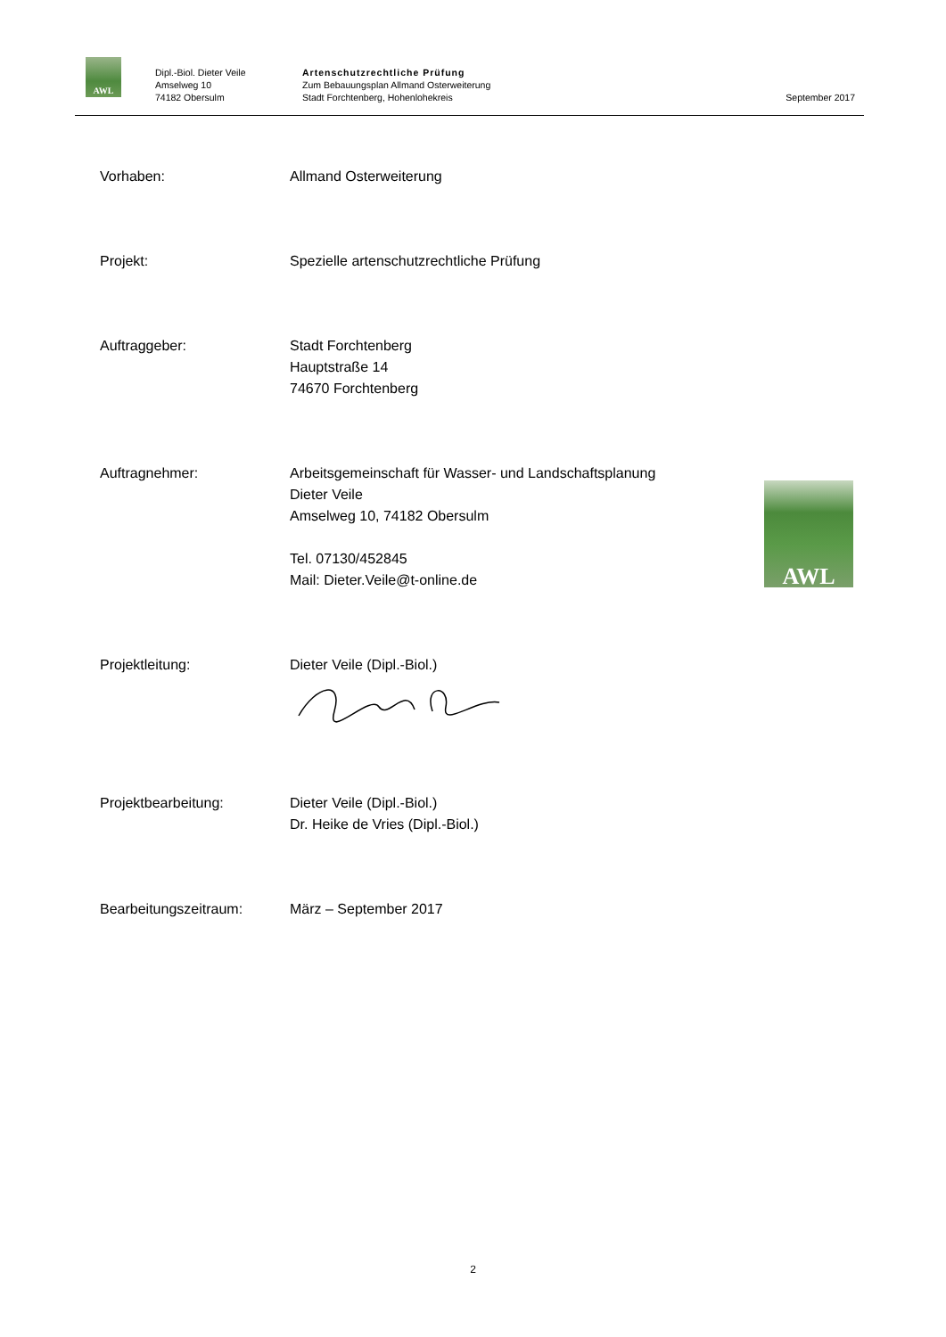AWL
Dipl.-Biol. Dieter Veile
Amselweg 10
74182 Obersulm
Artenschutzrechtliche Prüfung
Zum Bebauungsplan Allmand Osterweiterung
Stadt Forchtenberg, Hohenlohekreis
September 2017
Vorhaben: Allmand Osterweiterung
Projekt: Spezielle artenschutzrechtliche Prüfung
Auftraggeber: Stadt Forchtenberg
Hauptstraße 14
74670 Forchtenberg
Auftragnehmer: Arbeitsgemeinschaft für Wasser- und Landschaftsplanung
Dieter Veile
Amselweg 10, 74182 Obersulm
Tel. 07130/452845
Mail: Dieter.Veile@t-online.de
AWL
Projektleitung: Dieter Veile (Dipl.-Biol.)
Projektbearbeitung: Dieter Veile (Dipl.-Biol.)
Dr. Heike de Vries (Dipl.-Biol.)
Bearbeitungszeitraum: März – September 2017
2